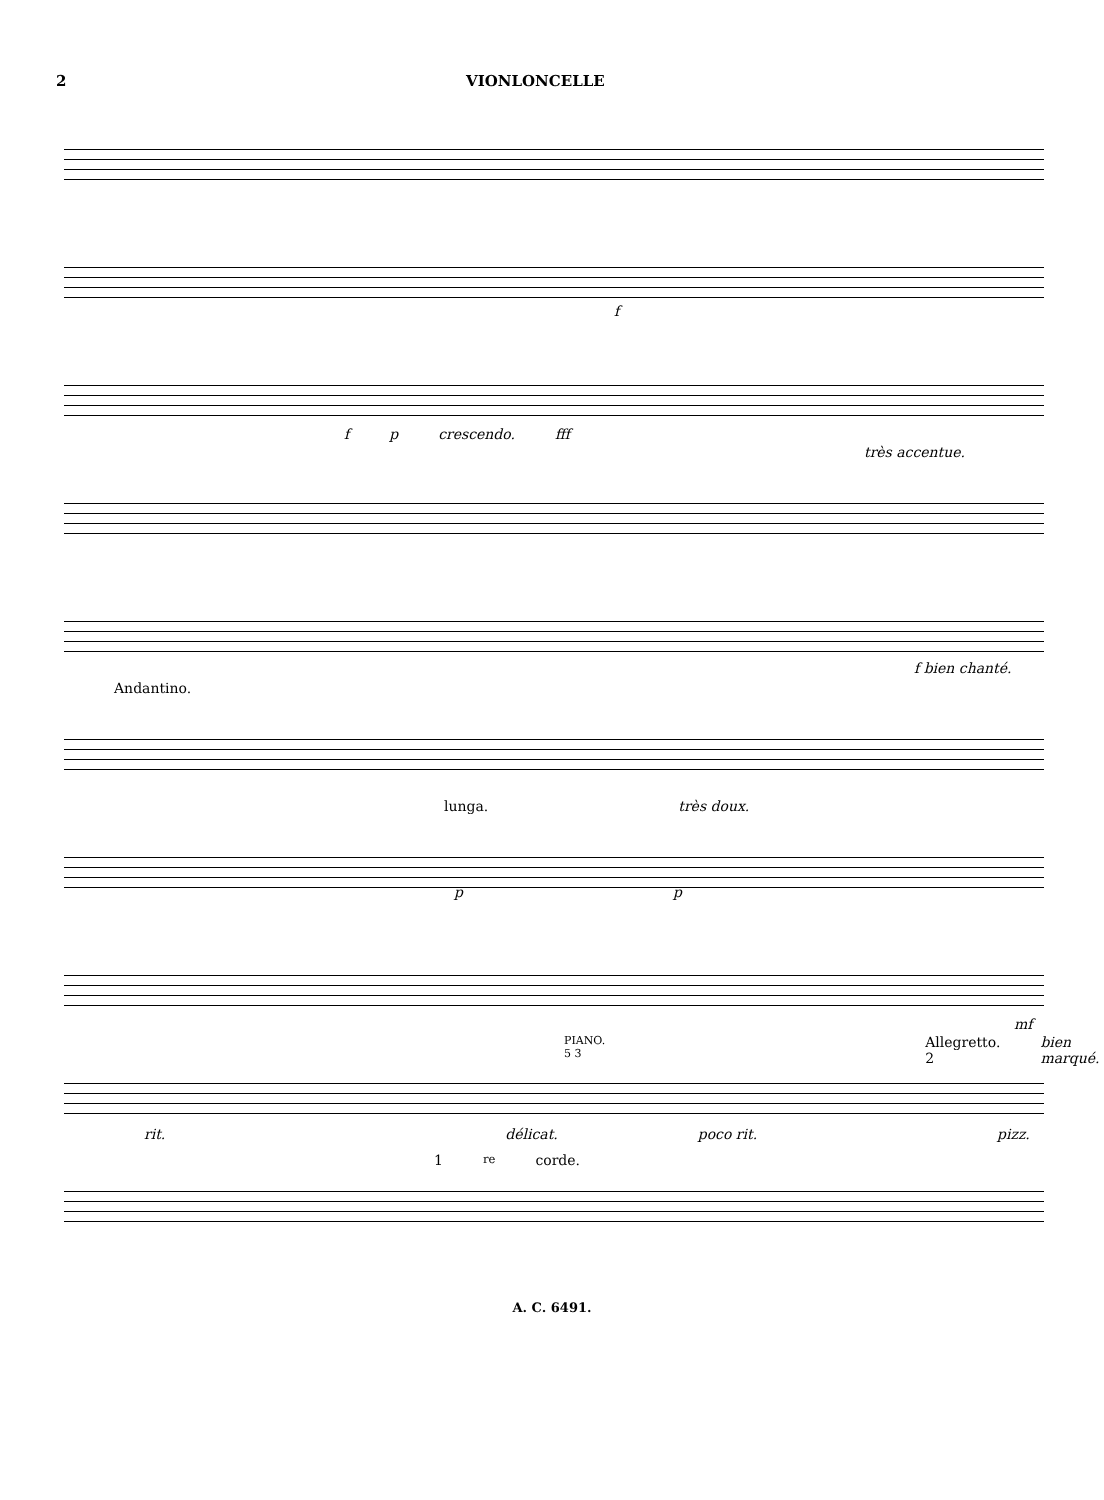2 VIONLONCELLE
f
f p crescendo. fff
très accentue.
f bien chanté.
Andantino.
lunga. très doux.
p p
mf
PIANO. 5 3 Allegretto. 2 bien marqué.
rit. délicat. poco rit. pizz.
1<sup>re</sup> corde.
A. C. 6491.